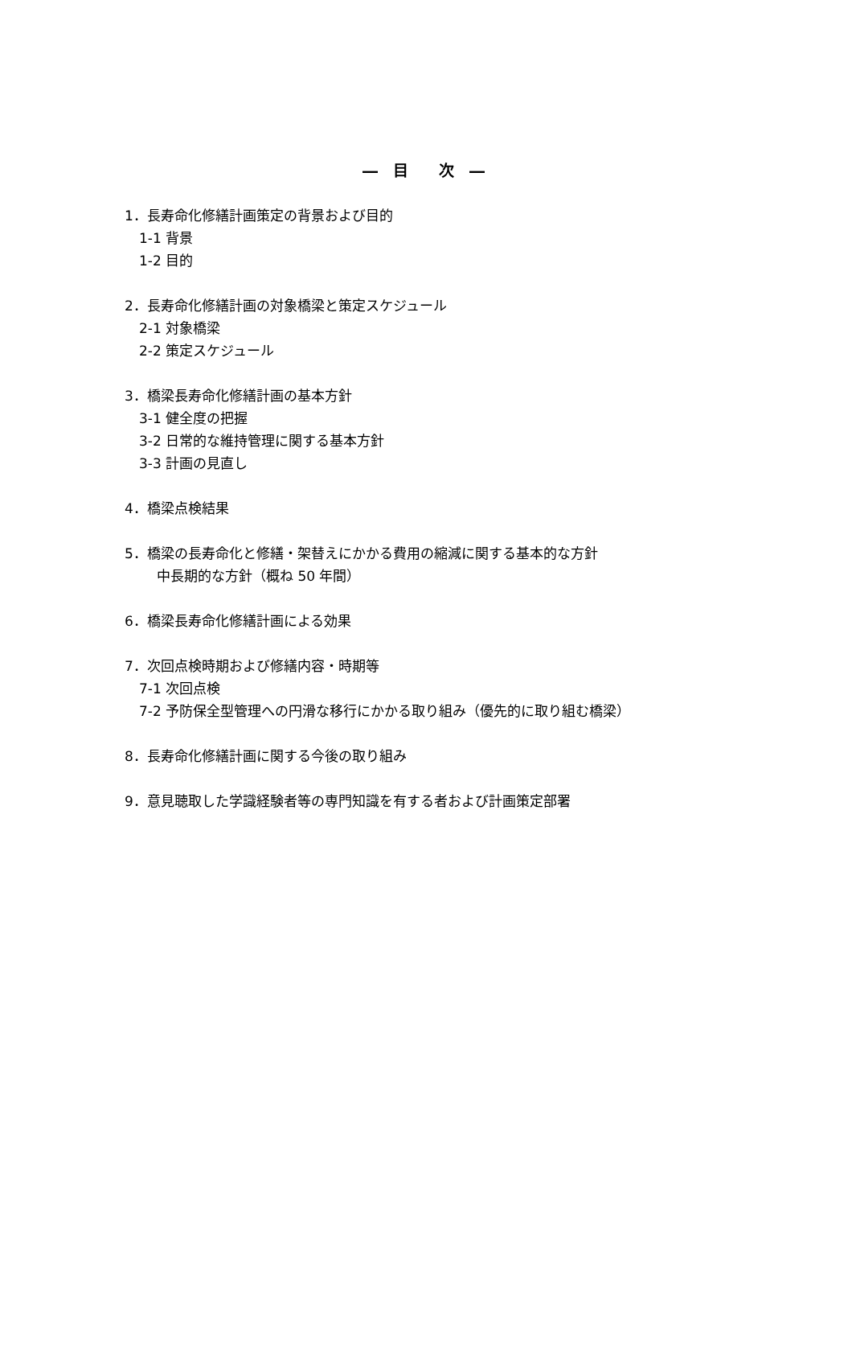―　目　　次　―
1．長寿命化修繕計画策定の背景および目的
1-1 背景
1-2 目的
2．長寿命化修繕計画の対象橋梁と策定スケジュール
2-1 対象橋梁
2-2 策定スケジュール
3．橋梁長寿命化修繕計画の基本方針
3-1 健全度の把握
3-2 日常的な維持管理に関する基本方針
3-3 計画の見直し
4．橋梁点検結果
5．橋梁の長寿命化と修繕・架替えにかかる費用の縮減に関する基本的な方針
中長期的な方針（概ね 50 年間）
6．橋梁長寿命化修繕計画による効果
7．次回点検時期および修繕内容・時期等
7-1 次回点検
7-2 予防保全型管理への円滑な移行にかかる取り組み（優先的に取り組む橋梁）
8．長寿命化修繕計画に関する今後の取り組み
9．意見聴取した学識経験者等の専門知識を有する者および計画策定部署